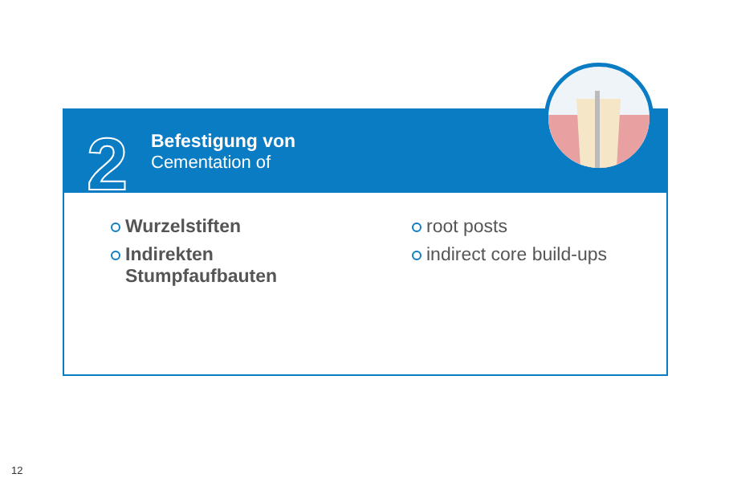2
Befestigung von
Cementation of
Wurzelstiften
Indirekten
Stumpfaufbauten
root posts
indirect core build-ups
12